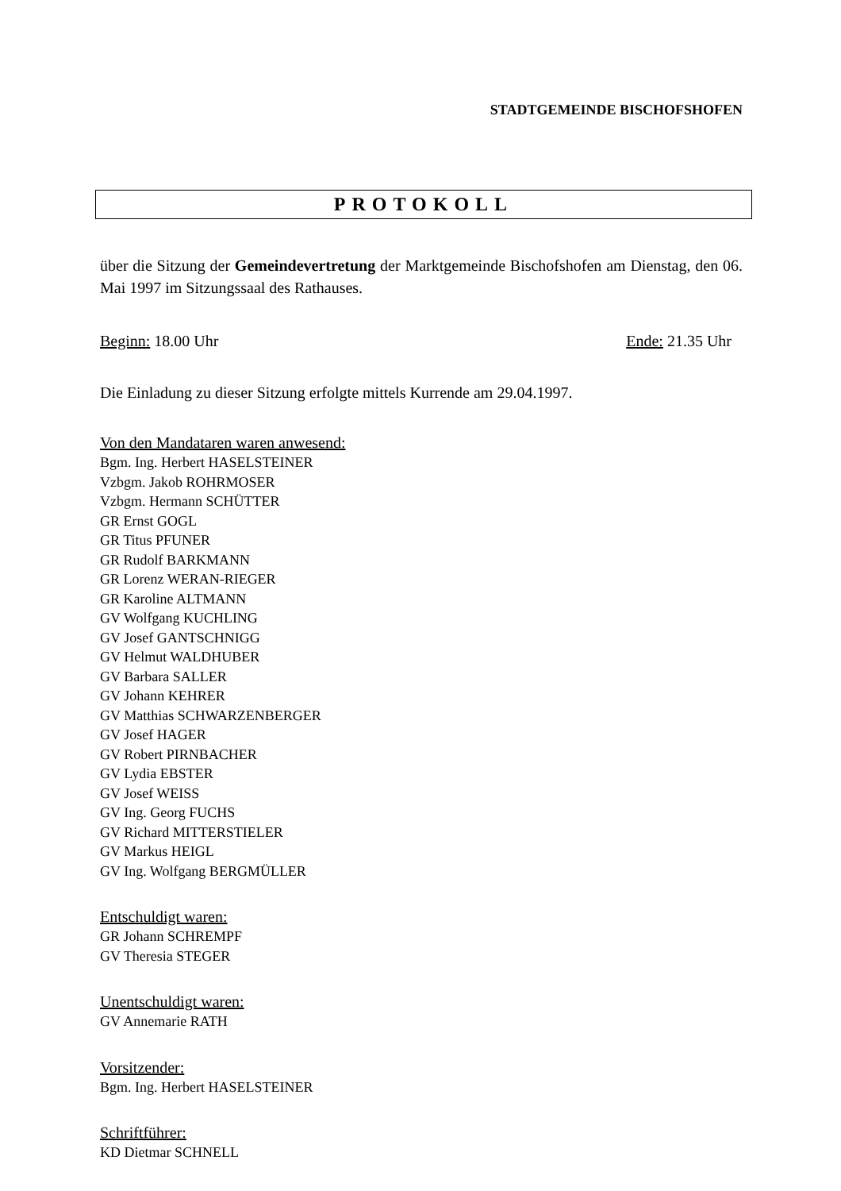STADTGEMEINDE BISCHOFSHOFEN
PROTOKOLL
über die Sitzung der Gemeindevertretung der Marktgemeinde Bischofshofen am Dienstag, den 06. Mai 1997 im Sitzungssaal des Rathauses.
Beginn: 18.00 Uhr Ende: 21.35 Uhr
Die Einladung zu dieser Sitzung erfolgte mittels Kurrende am 29.04.1997.
Von den Mandataren waren anwesend:
Bgm. Ing. Herbert HASELSTEINER
Vzbgm. Jakob ROHRMOSER
Vzbgm. Hermann SCHÜTTER
GR Ernst GOGL
GR Titus PFUNER
GR Rudolf BARKMANN
GR Lorenz WERAN-RIEGER
GR Karoline ALTMANN
GV Wolfgang KUCHLING
GV Josef GANTSCHNIGG
GV Helmut WALDHUBER
GV Barbara SALLER
GV Johann KEHRER
GV Matthias SCHWARZENBERGER
GV Josef HAGER
GV Robert PIRNBACHER
GV Lydia EBSTER
GV Josef WEISS
GV Ing. Georg FUCHS
GV Richard MITTERSTIELER
GV Markus HEIGL
GV Ing. Wolfgang BERGMÜLLER
Entschuldigt waren:
GR Johann SCHREMPF
GV Theresia STEGER
Unentschuldigt waren:
GV Annemarie RATH
Vorsitzender:
Bgm. Ing. Herbert HASELSTEINER
Schriftführer:
KD Dietmar SCHNELL